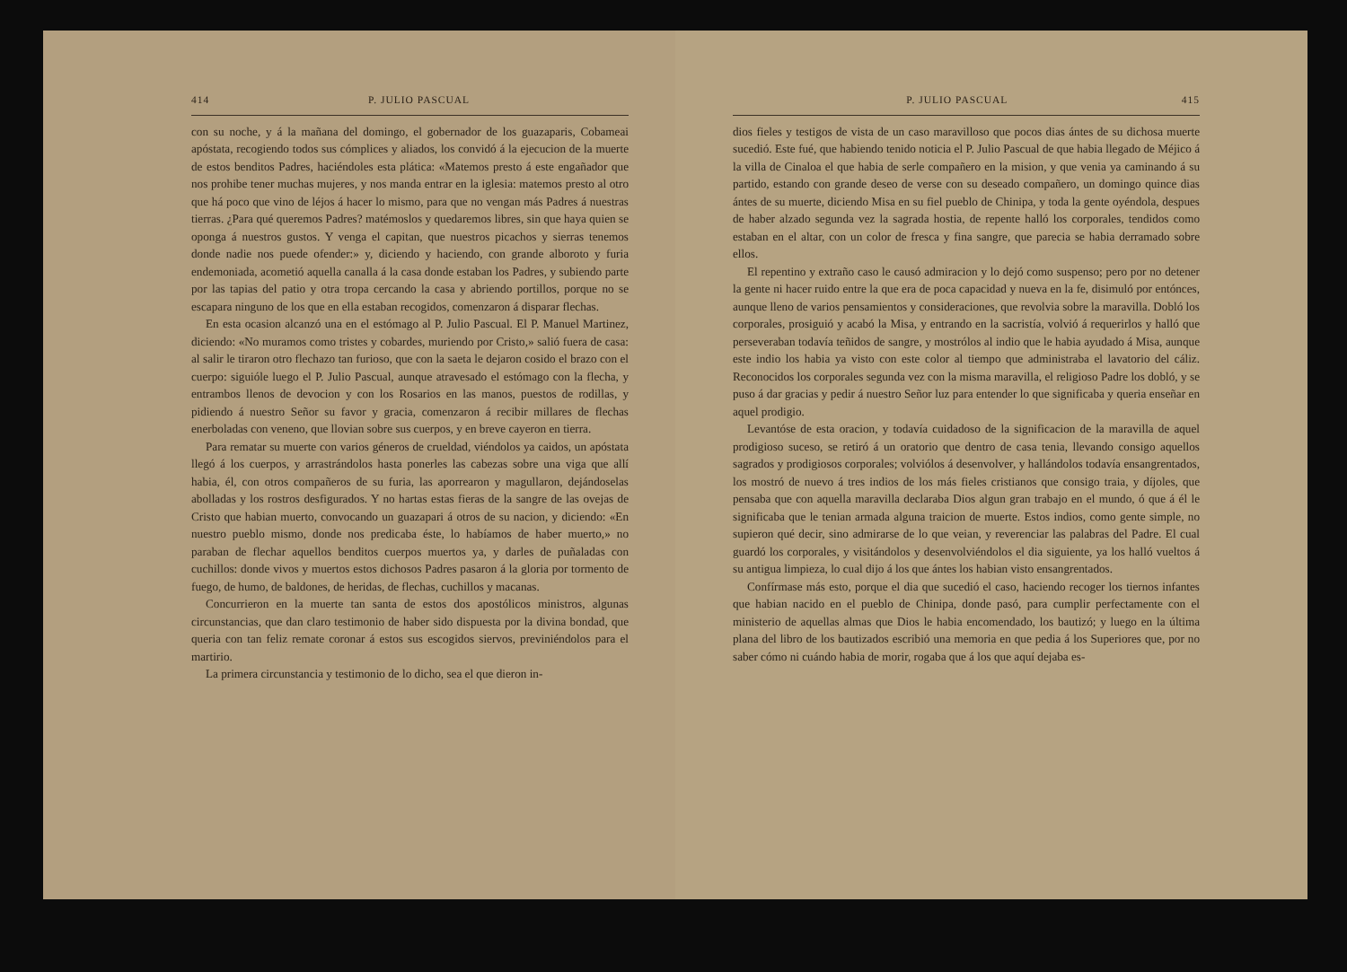414 P. JULIO PASCUAL
con su noche, y á la mañana del domingo, el gobernador de los guazaparis, Cobameai apóstata, recogiendo todos sus cómplices y aliados, los convidó á la ejecucion de la muerte de estos benditos Padres, haciéndoles esta plática: «Matemos presto á este engañador que nos prohibe tener muchas mujeres, y nos manda entrar en la iglesia: matemos presto al otro que há poco que vino de léjos á hacer lo mismo, para que no vengan más Padres á nuestras tierras. ¿Para qué queremos Padres? matémoslos y quedaremos libres, sin que haya quien se oponga á nuestros gustos. Y venga el capitan, que nuestros picachos y sierras tenemos donde nadie nos puede ofender:» y, diciendo y haciendo, con grande alboroto y furia endemoniada, acometió aquella canalla á la casa donde estaban los Padres, y subiendo parte por las tapias del patio y otra tropa cercando la casa y abriendo portillos, porque no se escapara ninguno de los que en ella estaban recogidos, comenzaron á disparar flechas.
En esta ocasion alcanzó una en el estómago al P. Julio Pascual. El P. Manuel Martinez, diciendo: «No muramos como tristes y cobardes, muriendo por Cristo,» salió fuera de casa: al salir le tiraron otro flechazo tan furioso, que con la saeta le dejaron cosido el brazo con el cuerpo: siguióle luego el P. Julio Pascual, aunque atravesado el estómago con la flecha, y entrambos llenos de devocion y con los Rosarios en las manos, puestos de rodillas, y pidiendo á nuestro Señor su favor y gracia, comenzaron á recibir millares de flechas enerboladas con veneno, que llovian sobre sus cuerpos, y en breve cayeron en tierra.
Para rematar su muerte con varios géneros de crueldad, viéndolos ya caidos, un apóstata llegó á los cuerpos, y arrastrándolos hasta ponerles las cabezas sobre una viga que allí habia, él, con otros compañeros de su furia, las aporrearon y magullaron, dejándoselas abolladas y los rostros desfigurados. Y no hartas estas fieras de la sangre de las ovejas de Cristo que habian muerto, convocando un guazapari á otros de su nacion, y diciendo: «En nuestro pueblo mismo, donde nos predicaba éste, lo habíamos de haber muerto,» no paraban de flechar aquellos benditos cuerpos muertos ya, y darles de puñaladas con cuchillos: donde vivos y muertos estos dichosos Padres pasaron á la gloria por tormento de fuego, de humo, de baldones, de heridas, de flechas, cuchillos y macanas.
Concurrieron en la muerte tan santa de estos dos apostólicos ministros, algunas circunstancias, que dan claro testimonio de haber sido dispuesta por la divina bondad, que queria con tan feliz remate coronar á estos sus escogidos siervos, previniéndolos para el martirio.
La primera circunstancia y testimonio de lo dicho, sea el que dieron in-
P. JULIO PASCUAL 415
dios fieles y testigos de vista de un caso maravilloso que pocos dias ántes de su dichosa muerte sucedió. Este fué, que habiendo tenido noticia el P. Julio Pascual de que habia llegado de Méjico á la villa de Cinaloa el que habia de serle compañero en la mision, y que venia ya caminando á su partido, estando con grande deseo de verse con su deseado compañero, un domingo quince dias ántes de su muerte, diciendo Misa en su fiel pueblo de Chinipa, y toda la gente oyéndola, despues de haber alzado segunda vez la sagrada hostia, de repente halló los corporales, tendidos como estaban en el altar, con un color de fresca y fina sangre, que parecia se habia derramado sobre ellos.
El repentino y extraño caso le causó admiracion y lo dejó como suspenso; pero por no detener la gente ni hacer ruido entre la que era de poca capacidad y nueva en la fe, disimuló por entónces, aunque lleno de varios pensamientos y consideraciones, que revolvia sobre la maravilla. Dobló los corporales, prosiguió y acabó la Misa, y entrando en la sacristía, volvió á requerirlos y halló que perseveraban todavía teñidos de sangre, y mostrólos al indio que le habia ayudado á Misa, aunque este indio los habia ya visto con este color al tiempo que administraba el lavatorio del cáliz. Reconocidos los corporales segunda vez con la misma maravilla, el religioso Padre los dobló, y se puso á dar gracias y pedir á nuestro Señor luz para entender lo que significaba y queria enseñar en aquel prodigio.
Levantóse de esta oracion, y todavía cuidadoso de la significacion de la maravilla de aquel prodigioso suceso, se retiró á un oratorio que dentro de casa tenia, llevando consigo aquellos sagrados y prodigiosos corporales; volviólos á desenvolver, y hallándolos todavía ensangrentados, los mostró de nuevo á tres indios de los más fieles cristianos que consigo traia, y díjoles, que pensaba que con aquella maravilla declaraba Dios algun gran trabajo en el mundo, ó que á él le significaba que le tenian armada alguna traicion de muerte. Estos indios, como gente simple, no supieron qué decir, sino admirarse de lo que veian, y reverenciar las palabras del Padre. El cual guardó los corporales, y visitándolos y desenvolviéndolos el dia siguiente, ya los halló vueltos á su antigua limpieza, lo cual dijo á los que ántes los habian visto ensangrentados.
Confírmase más esto, porque el dia que sucedió el caso, haciendo recoger los tiernos infantes que habian nacido en el pueblo de Chinipa, donde pasó, para cumplir perfectamente con el ministerio de aquellas almas que Dios le habia encomendado, los bautizó; y luego en la última plana del libro de los bautizados escribió una memoria en que pedia á los Superiores que, por no saber cómo ni cuándo habia de morir, rogaba que á los que aquí dejaba es-